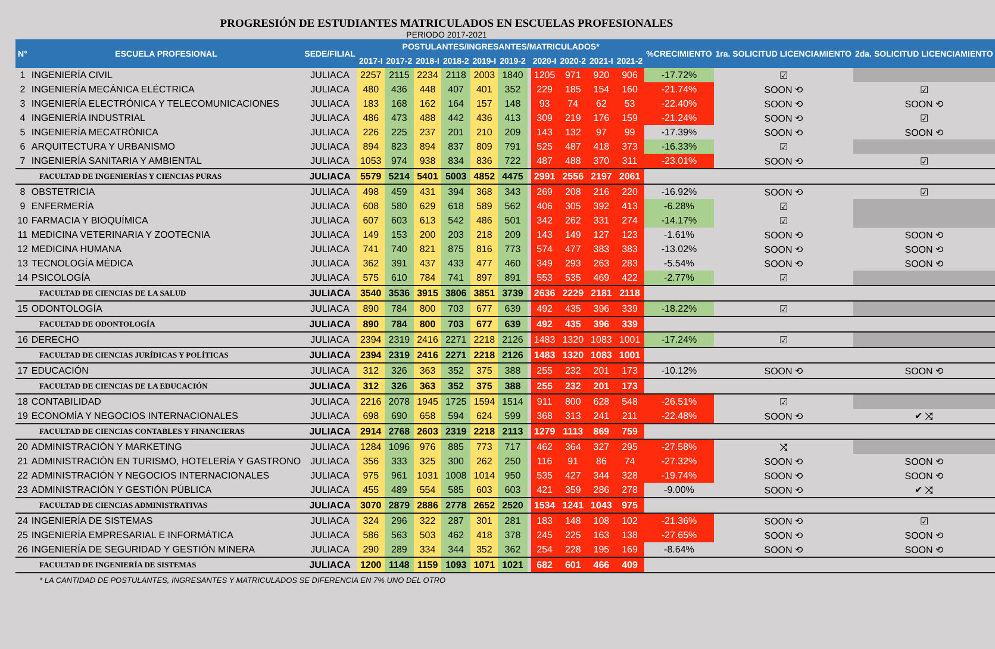PROGRESIÓN DE ESTUDIANTES MATRICULADOS EN ESCUELAS PROFESIONALES
PERIODO 2017-2021
| N° | ESCUELA PROFESIONAL | SEDE/FILIAL | POSTULANTES/INGRESANTES/MATRICULADOS* | | | | | | | | | | | %CRECIMIENTO | 1ra. SOLICITUD LICENCIAMIENTO | 2da. SOLICITUD LICENCIAMIENTO |
| --- | --- | --- | --- | --- | --- | --- | --- | --- | --- | --- | --- | --- | --- | --- | --- | --- |
| | | | 2017-I | 2017-2 | 2018-I | 2018-2 | 2019-I | 2019-2 | | 2020-I | 2020-2 | 2021-I | 2021-2 | | | |
| 1 | INGENIERÍA CIVIL | JULIACA | 2257 | 2115 | 2234 | 2118 | 2003 | 1840 | | 1205 | 971 | 920 | 906 | -17.72% | ☑ | |
| 2 | INGENIERÍA MECÁNICA ELÉCTRICA | JULIACA | 480 | 436 | 448 | 407 | 401 | 352 | | 229 | 185 | 154 | 160 | -21.74% | SOON ⟲ | ☑ |
| 3 | INGENIERÍA ELECTRÓNICA Y TELECOMUNICACIONES | JULIACA | 183 | 168 | 162 | 164 | 157 | 148 | | 93 | 74 | 62 | 53 | -22.40% | SOON ⟲ | SOON ⟲ |
| 4 | INGENIERÍA INDUSTRIAL | JULIACA | 486 | 473 | 488 | 442 | 436 | 413 | | 309 | 219 | 176 | 159 | -21.24% | SOON ⟲ | ☑ |
| 5 | INGENIERÍA MECATRÓNICA | JULIACA | 226 | 225 | 237 | 201 | 210 | 209 | | 143 | 132 | 97 | 99 | -17.39% | SOON ⟲ | SOON ⟲ |
| 6 | ARQUITECTURA Y URBANISMO | JULIACA | 894 | 823 | 894 | 837 | 809 | 791 | | 525 | 487 | 418 | 373 | -16.33% | ☑ | |
| 7 | INGENIERÍA SANITARIA Y AMBIENTAL | JULIACA | 1053 | 974 | 938 | 834 | 836 | 722 | | 487 | 488 | 370 | 311 | -23.01% | SOON ⟲ | ☑ |
| FACULTAD DE INGENIERÍAS Y CIENCIAS PURAS | | JULIACA | 5579 | 5214 | 5401 | 5003 | 4852 | 4475 | | 2991 | 2556 | 2197 | 2061 | | | |
| 8 | OBSTETRICIA | JULIACA | 498 | 459 | 431 | 394 | 368 | 343 | | 269 | 208 | 216 | 220 | -16.92% | SOON ⟲ | ☑ |
| 9 | ENFERMERÍA | JULIACA | 608 | 580 | 629 | 618 | 589 | 562 | | 406 | 305 | 392 | 413 | -6.28% | ☑ | |
| 10 | FARMACIA Y BIOQUÍMICA | JULIACA | 607 | 603 | 613 | 542 | 486 | 501 | | 342 | 262 | 331 | 274 | -14.17% | ☑ | |
| 11 | MEDICINA VETERINARIA Y ZOOTECNIA | JULIACA | 149 | 153 | 200 | 203 | 218 | 209 | | 143 | 149 | 127 | 123 | -1.61% | SOON ⟲ | SOON ⟲ |
| 12 | MEDICINA HUMANA | JULIACA | 741 | 740 | 821 | 875 | 816 | 773 | | 574 | 477 | 383 | 383 | -13.02% | SOON ⟲ | SOON ⟲ |
| 13 | TECNOLOGÍA MÉDICA | JULIACA | 362 | 391 | 437 | 433 | 477 | 460 | | 349 | 293 | 263 | 283 | -5.54% | SOON ⟲ | SOON ⟲ |
| 14 | PSICOLOGÍA | JULIACA | 575 | 610 | 784 | 741 | 897 | 891 | | 553 | 535 | 469 | 422 | -2.77% | ☑ | |
| FACULTAD DE CIENCIAS DE LA SALUD | | JULIACA | 3540 | 3536 | 3915 | 3806 | 3851 | 3739 | | 2636 | 2229 | 2181 | 2118 | | | |
| 15 | ODONTOLOGÍA | JULIACA | 890 | 784 | 800 | 703 | 677 | 639 | | 492 | 435 | 396 | 339 | -18.22% | ☑ | |
| FACULTAD DE ODONTOLOGÍA | | JULIACA | 890 | 784 | 800 | 703 | 677 | 639 | | 492 | 435 | 396 | 339 | | | |
| 16 | DERECHO | JULIACA | 2394 | 2319 | 2416 | 2271 | 2218 | 2126 | | 1483 | 1320 | 1083 | 1001 | -17.24% | ☑ | |
| FACULTAD DE CIENCIAS JURÍDICAS Y POLÍTICAS | | JULIACA | 2394 | 2319 | 2416 | 2271 | 2218 | 2126 | | 1483 | 1320 | 1083 | 1001 | | | |
| 17 | EDUCACIÓN | JULIACA | 312 | 326 | 363 | 352 | 375 | 388 | | 255 | 232 | 201 | 173 | -10.12% | SOON ⟲ | SOON ⟲ |
| FACULTAD DE CIENCIAS DE LA EDUCACIÓN | | JULIACA | 312 | 326 | 363 | 352 | 375 | 388 | | 255 | 232 | 201 | 173 | | | |
| 18 | CONTABILIDAD | JULIACA | 2216 | 2078 | 1945 | 1725 | 1594 | 1514 | | 911 | 800 | 628 | 548 | -26.51% | ☑ | |
| 19 | ECONOMÍA Y NEGOCIOS INTERNACIONALES | JULIACA | 698 | 690 | 658 | 594 | 624 | 599 | | 368 | 313 | 241 | 211 | -22.48% | SOON ⟲ | ✔ ⤨ |
| FACULTAD DE CIENCIAS CONTABLES Y FINANCIERAS | | JULIACA | 2914 | 2768 | 2603 | 2319 | 2218 | 2113 | | 1279 | 1113 | 869 | 759 | | | |
| 20 | ADMINISTRACIÓN Y MARKETING | JULIACA | 1284 | 1096 | 976 | 885 | 773 | 717 | | 462 | 364 | 327 | 295 | -27.58% | ⤨ | |
| 21 | ADMINISTRACIÓN EN TURISMO, HOTELERÍA Y GASTRONO | JULIACA | 356 | 333 | 325 | 300 | 262 | 250 | | 116 | 91 | 86 | 74 | -27.32% | SOON ⟲ | SOON ⟲ |
| 22 | ADMINISTRACIÓN Y NEGOCIOS INTERNACIONALES | JULIACA | 975 | 961 | 1031 | 1008 | 1014 | 950 | | 535 | 427 | 344 | 328 | -19.74% | SOON ⟲ | SOON ⟲ |
| 23 | ADMINISTRACIÓN Y GESTIÓN PÚBLICA | JULIACA | 455 | 489 | 554 | 585 | 603 | 603 | | 421 | 359 | 286 | 278 | -9.00% | SOON ⟲ | ✔ ⤨ |
| FACULTAD DE CIENCIAS ADMINISTRATIVAS | | JULIACA | 3070 | 2879 | 2886 | 2778 | 2652 | 2520 | | 1534 | 1241 | 1043 | 975 | | | |
| 24 | INGENIERÍA DE SISTEMAS | JULIACA | 324 | 296 | 322 | 287 | 301 | 281 | | 183 | 148 | 108 | 102 | -21.36% | SOON ⟲ | ☑ |
| 25 | INGENIERÍA EMPRESARIAL E INFORMÁTICA | JULIACA | 586 | 563 | 503 | 462 | 418 | 378 | | 245 | 225 | 163 | 138 | -27.65% | SOON ⟲ | SOON ⟲ |
| 26 | INGENIERÍA DE SEGURIDAD Y GESTIÓN MINERA | JULIACA | 290 | 289 | 334 | 344 | 352 | 362 | | 254 | 228 | 195 | 169 | -8.64% | SOON ⟲ | SOON ⟲ |
| FACULTAD DE INGENIERÍA DE SISTEMAS | | JULIACA | 1200 | 1148 | 1159 | 1093 | 1071 | 1021 | | 682 | 601 | 466 | 409 | | | |
* LA CANTIDAD DE POSTULANTES, INGRESANTES Y MATRICULADOS SE DIFERENCIA EN 7% UNO DEL OTRO